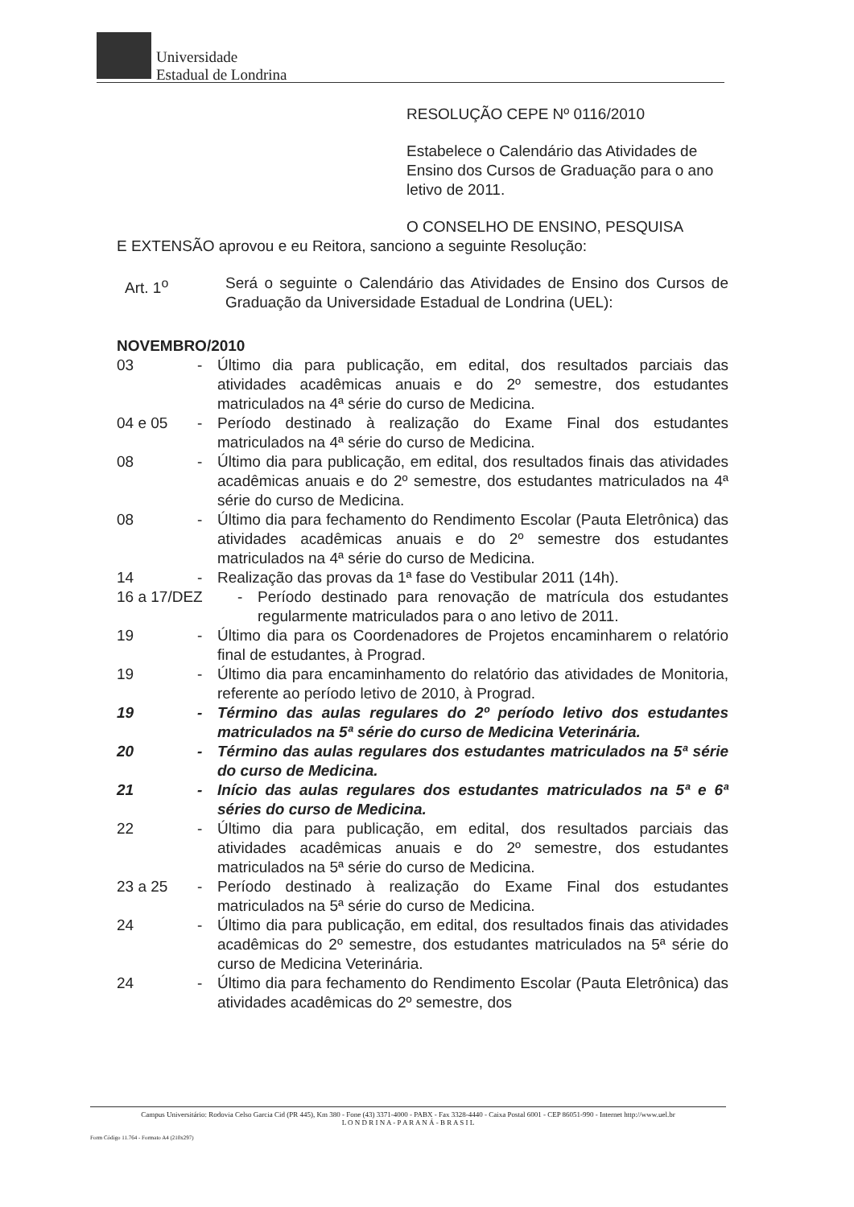Universidade
Estadual de Londrina
RESOLUÇÃO CEPE Nº 0116/2010
Estabelece o Calendário das Atividades de Ensino dos Cursos de Graduação para o ano letivo de 2011.
O CONSELHO DE ENSINO, PESQUISA
E EXTENSÃO aprovou e eu Reitora, sanciono a seguinte Resolução:
Art. 1<sup>o</sup> Será o seguinte o Calendário das Atividades de Ensino dos Cursos de Graduação da Universidade Estadual de Londrina (UEL):
NOVEMBRO/2010
03 - Último dia para publicação, em edital, dos resultados parciais das atividades acadêmicas anuais e do 2º semestre, dos estudantes matriculados na 4ª série do curso de Medicina.
04 e 05 - Período destinado à realização do Exame Final dos estudantes matriculados na 4ª série do curso de Medicina.
08 - Último dia para publicação, em edital, dos resultados finais das atividades acadêmicas anuais e do 2º semestre, dos estudantes matriculados na 4ª série do curso de Medicina.
08 - Último dia para fechamento do Rendimento Escolar (Pauta Eletrônica) das atividades acadêmicas anuais e do 2º semestre dos estudantes matriculados na 4ª série do curso de Medicina.
14 - Realização das provas da 1ª fase do Vestibular 2011 (14h).
16 a 17/DEZ - Período destinado para renovação de matrícula dos estudantes regularmente matriculados para o ano letivo de 2011.
19 - Último dia para os Coordenadores de Projetos encaminharem o relatório final de estudantes, à Prograd.
19 - Último dia para encaminhamento do relatório das atividades de Monitoria, referente ao período letivo de 2010, à Prograd.
19 - Término das aulas regulares do 2º período letivo dos estudantes matriculados na 5ª série do curso de Medicina Veterinária.
20 - Término das aulas regulares dos estudantes matriculados na 5ª série do curso de Medicina.
21 - Início das aulas regulares dos estudantes matriculados na 5ª e 6ª séries do curso de Medicina.
22 - Último dia para publicação, em edital, dos resultados parciais das atividades acadêmicas anuais e do 2º semestre, dos estudantes matriculados na 5ª série do curso de Medicina.
23 a 25 - Período destinado à realização do Exame Final dos estudantes matriculados na 5ª série do curso de Medicina.
24 - Último dia para publicação, em edital, dos resultados finais das atividades acadêmicas do 2º semestre, dos estudantes matriculados na 5ª série do curso de Medicina Veterinária.
24 - Último dia para fechamento do Rendimento Escolar (Pauta Eletrônica) das atividades acadêmicas do 2º semestre, dos
Campus Universitário: Rodovia Celso Garcia Cid (PR 445), Km 380 - Fone (43) 3371-4000 - PABX - Fax 3328-4440 - Caixa Postal 6001 - CEP 86051-990 - Internet http://www.uel.br
L O N D R I N A - P A R A N Á - B R A S I L
Form Código 11.764 - Formato A4 (210x297)